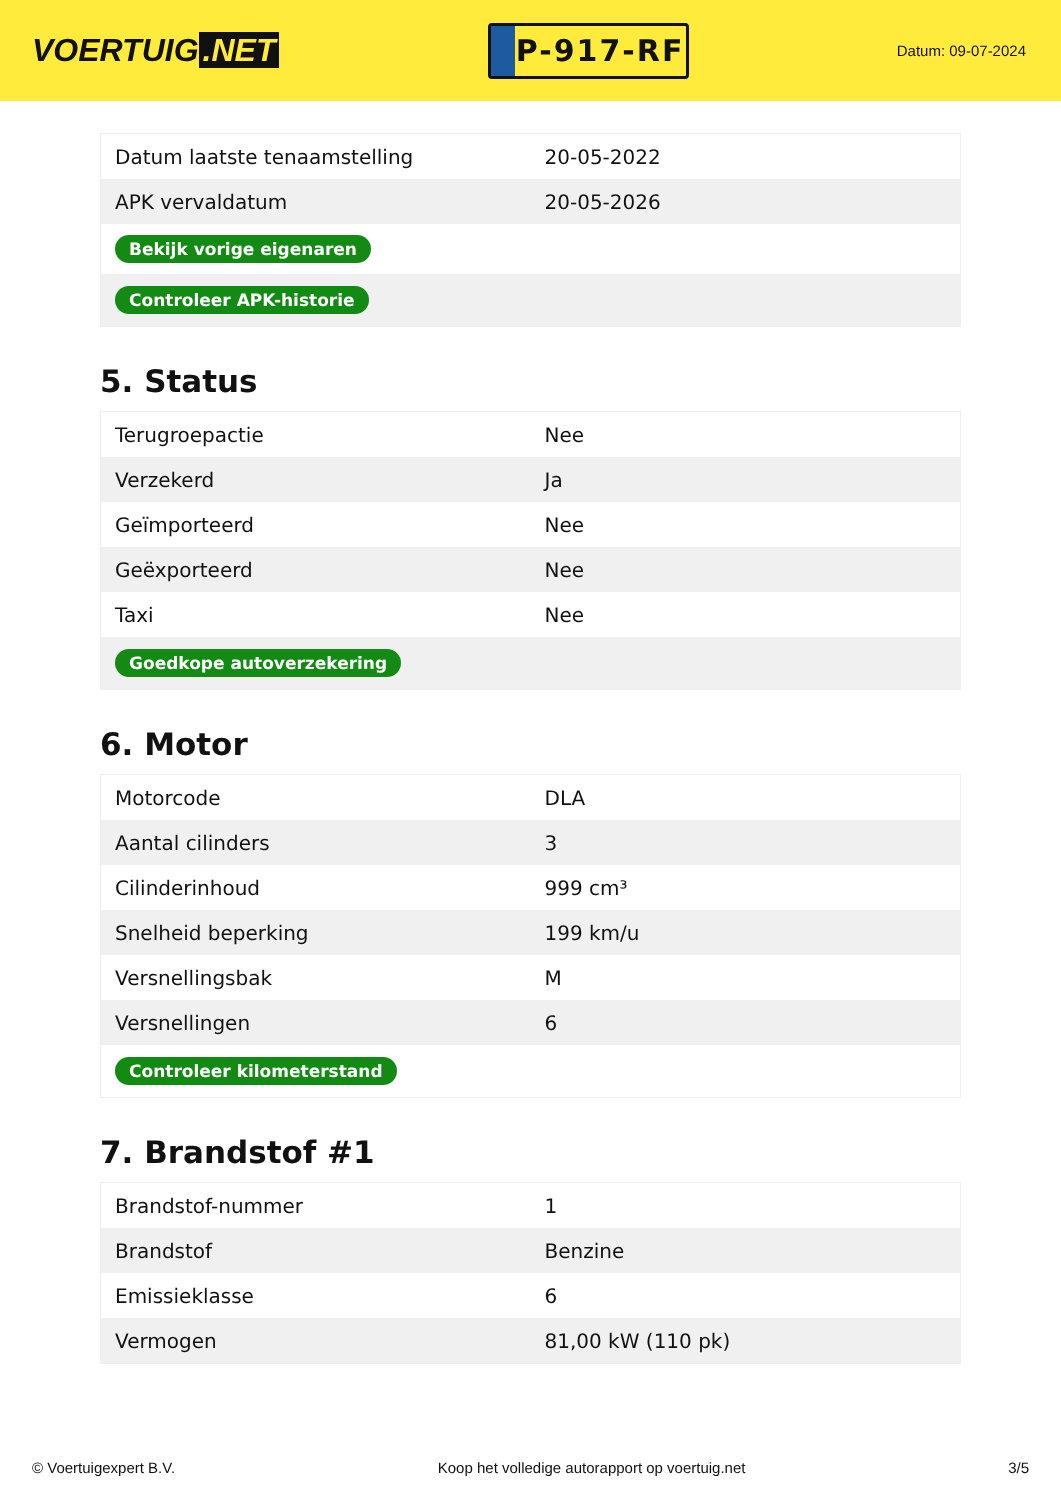VOERTUIG.NET
P-917-RF
Datum: 09-07-2024
| Datum laatste tenaamstelling | 20-05-2022 |
| APK vervaldatum | 20-05-2026 |
| Bekijk vorige eigenaren | |
| Controleer APK-historie | |
5. Status
| Terugroepactie | Nee |
| Verzekerd | Ja |
| Geïmporteerd | Nee |
| Geëxporteerd | Nee |
| Taxi | Nee |
| Goedkope autoverzekering | |
6. Motor
| Motorcode | DLA |
| Aantal cilinders | 3 |
| Cilinderinhoud | 999 cm³ |
| Snelheid beperking | 199 km/u |
| Versnellingsbak | M |
| Versnellingen | 6 |
| Controleer kilometerstand | |
7. Brandstof #1
| Brandstof-nummer | 1 |
| Brandstof | Benzine |
| Emissieklasse | 6 |
| Vermogen | 81,00 kW (110 pk) |
© Voertuigexpert B.V. Koop het volledige autorapport op voertuig.net 3/5